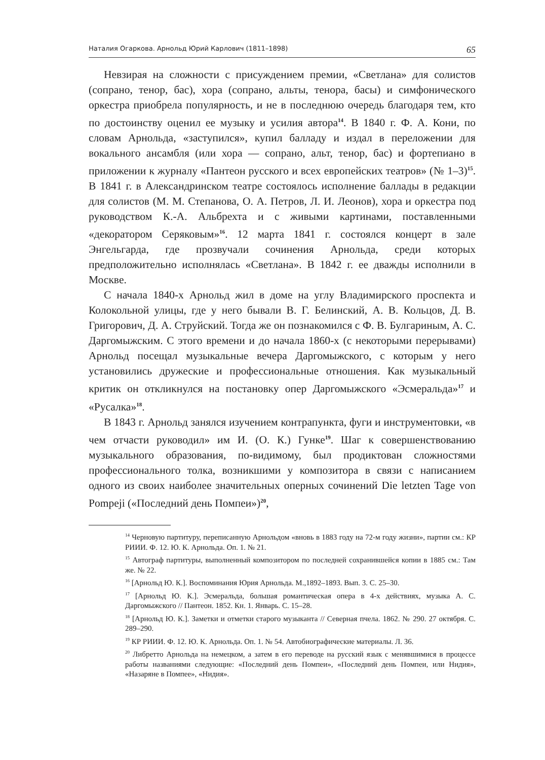Наталия Огаркова. Арнольд Юрий Карлович (1811–1898) 65
Невзирая на сложности с присуждением премии, «Светлана» для солистов (сопрано, тенор, бас), хора (сопрано, альты, тенора, басы) и симфонического оркестра приобрела популярность, и не в последнюю очередь благодаря тем, кто по достоинству оценил ее музыку и усилия автора<sup>14</sup>. В 1840 г. Ф. А. Кони, по словам Арнольда, «заступился», купил балладу и издал в переложении для вокального ансамбля (или хора — сопрано, альт, тенор, бас) и фортепиано в приложении к журналу «Пантеон русского и всех европейских театров» (№ 1–3)<sup>15</sup>. В 1841 г. в Александринском театре состоялось исполнение баллады в редакции для солистов (М. М. Степанова, О. А. Петров, Л. И. Леонов), хора и оркестра под руководством К.-А. Альбрехта и с живыми картинами, поставленными «декоратором Серяковым»<sup>16</sup>. 12 марта 1841 г. состоялся концерт в зале Энгельгарда, где прозвучали сочинения Арнольда, среди которых предположительно исполнялась «Светлана». В 1842 г. ее дважды исполнили в Москве.
С начала 1840-х Арнольд жил в доме на углу Владимирского проспекта и Колокольной улицы, где у него бывали В. Г. Белинский, А. В. Кольцов, Д. В. Григорович, Д. А. Струйский. Тогда же он познакомился с Ф. В. Булгариным, А. С. Даргомыжским. С этого времени и до начала 1860-х (с некоторыми перерывами) Арнольд посещал музыкальные вечера Даргомыжского, с которым у него установились дружеские и профессиональные отношения. Как музыкальный критик он откликнулся на постановку опер Даргомыжского «Эсмеральда»<sup>17</sup> и «Русалка»<sup>18</sup>.
В 1843 г. Арнольд занялся изучением контрапункта, фуги и инструментовки, «в чем отчасти руководил» им И. (О. К.) Гунке<sup>19</sup>. Шаг к совершенствованию музыкального образования, по-видимому, был продиктован сложностями профессионального толка, возникшими у композитора в связи с написанием одного из своих наиболее значительных оперных сочинений Die letzten Tage von Pompeji («Последний день Помпеи»)<sup>20</sup>,
<sup>14</sup> Черновую партитуру, переписанную Арнольдом «вновь в 1883 году на 72-м году жизни», партии см.: КР РИИИ. Ф. 12. Ю. К. Арнольда. Оп. 1. № 21.
<sup>15</sup> Автограф партитуры, выполненный композитором по последней сохранившейся копии в 1885 см.: Там же. № 22.
<sup>16</sup> [Арнольд Ю. К.]. Воспоминания Юрия Арнольда. М.,1892–1893. Вып. 3. С. 25–30.
<sup>17</sup> [Арнольд Ю. К.]. Эсмеральда, большая романтическая опера в 4-х действиях, музыка А. С. Даргомыжского // Пантеон. 1852. Кн. 1. Январь. С. 15–28.
<sup>18</sup> [Арнольд Ю. К.]. Заметки и отметки старого музыканта // Северная пчела. 1862. № 290. 27 октября. С. 289–290.
<sup>19</sup> КР РИИИ. Ф. 12. Ю. К. Арнольда. Оп. 1. № 54. Автобиографические материалы. Л. 36.
<sup>20</sup> Либретто Арнольда на немецком, а затем в его переводе на русский язык с менявшимися в процессе работы названиями следующие: «Последний день Помпеи», «Последний день Помпеи, или Нидия», «Назаряне в Помпее», «Нидия».